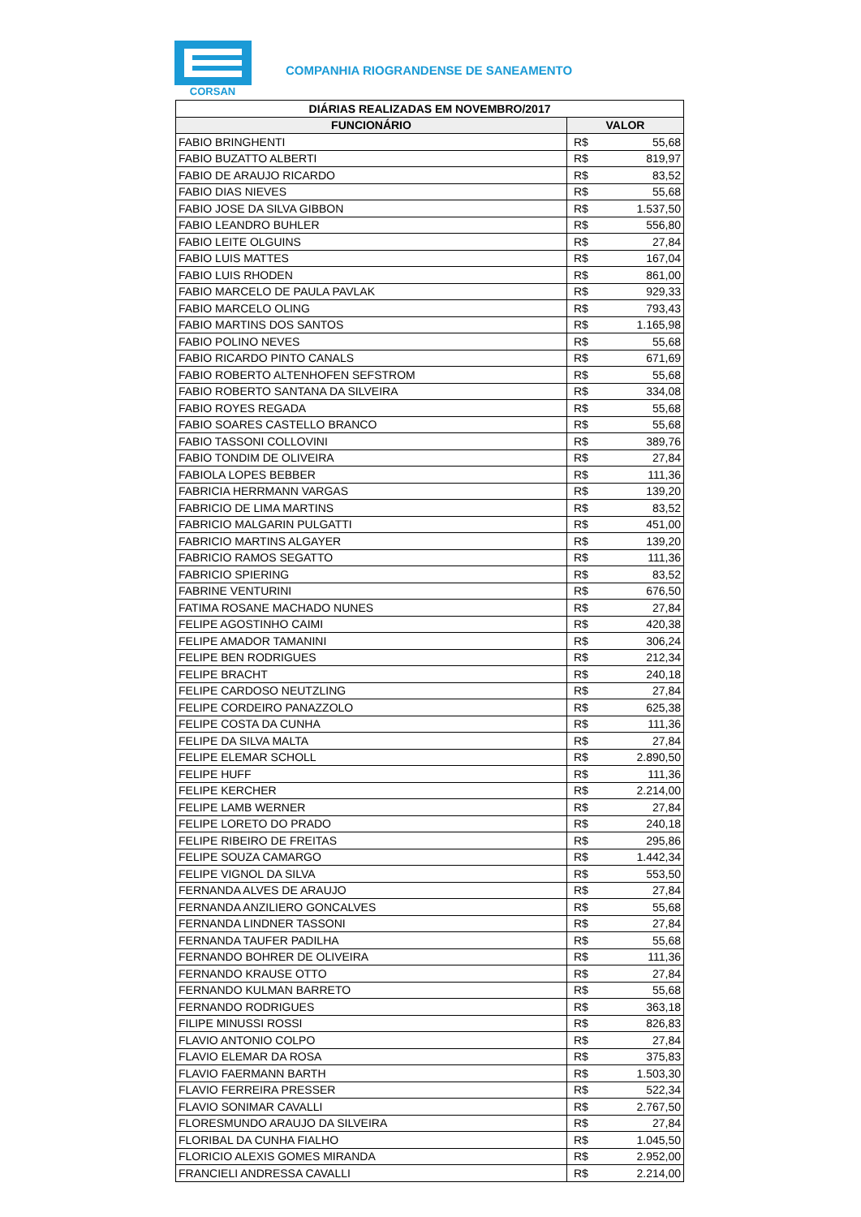CORSAN
COMPANHIA RIOGRANDENSE DE SANEAMENTO
| DIÁRIAS REALIZADAS EM NOVEMBRO/2017 | | |
| --- | --- | --- |
| FUNCIONÁRIO | VALOR | |
| FABIO BRINGHENTI | R$ | 55,68 |
| FABIO BUZATTO ALBERTI | R$ | 819,97 |
| FABIO DE ARAUJO RICARDO | R$ | 83,52 |
| FABIO DIAS NIEVES | R$ | 55,68 |
| FABIO JOSE DA SILVA GIBBON | R$ | 1.537,50 |
| FABIO LEANDRO BUHLER | R$ | 556,80 |
| FABIO LEITE OLGUINS | R$ | 27,84 |
| FABIO LUIS MATTES | R$ | 167,04 |
| FABIO LUIS RHODEN | R$ | 861,00 |
| FABIO MARCELO DE PAULA PAVLAK | R$ | 929,33 |
| FABIO MARCELO OLING | R$ | 793,43 |
| FABIO MARTINS DOS SANTOS | R$ | 1.165,98 |
| FABIO POLINO NEVES | R$ | 55,68 |
| FABIO RICARDO PINTO CANALS | R$ | 671,69 |
| FABIO ROBERTO ALTENHOFEN SEFSTROM | R$ | 55,68 |
| FABIO ROBERTO SANTANA DA SILVEIRA | R$ | 334,08 |
| FABIO ROYES REGADA | R$ | 55,68 |
| FABIO SOARES CASTELLO BRANCO | R$ | 55,68 |
| FABIO TASSONI COLLOVINI | R$ | 389,76 |
| FABIO TONDIM DE OLIVEIRA | R$ | 27,84 |
| FABIOLA LOPES BEBBER | R$ | 111,36 |
| FABRICIA HERRMANN VARGAS | R$ | 139,20 |
| FABRICIO DE LIMA MARTINS | R$ | 83,52 |
| FABRICIO MALGARIN PULGATTI | R$ | 451,00 |
| FABRICIO MARTINS ALGAYER | R$ | 139,20 |
| FABRICIO RAMOS SEGATTO | R$ | 111,36 |
| FABRICIO SPIERING | R$ | 83,52 |
| FABRINE VENTURINI | R$ | 676,50 |
| FATIMA ROSANE MACHADO NUNES | R$ | 27,84 |
| FELIPE AGOSTINHO CAIMI | R$ | 420,38 |
| FELIPE AMADOR TAMANINI | R$ | 306,24 |
| FELIPE BEN RODRIGUES | R$ | 212,34 |
| FELIPE BRACHT | R$ | 240,18 |
| FELIPE CARDOSO NEUTZLING | R$ | 27,84 |
| FELIPE CORDEIRO PANAZZOLO | R$ | 625,38 |
| FELIPE COSTA DA CUNHA | R$ | 111,36 |
| FELIPE DA SILVA MALTA | R$ | 27,84 |
| FELIPE ELEMAR SCHOLL | R$ | 2.890,50 |
| FELIPE HUFF | R$ | 111,36 |
| FELIPE KERCHER | R$ | 2.214,00 |
| FELIPE LAMB WERNER | R$ | 27,84 |
| FELIPE LORETO DO PRADO | R$ | 240,18 |
| FELIPE RIBEIRO DE FREITAS | R$ | 295,86 |
| FELIPE SOUZA CAMARGO | R$ | 1.442,34 |
| FELIPE VIGNOL DA SILVA | R$ | 553,50 |
| FERNANDA ALVES DE ARAUJO | R$ | 27,84 |
| FERNANDA ANZILIERO GONCALVES | R$ | 55,68 |
| FERNANDA LINDNER TASSONI | R$ | 27,84 |
| FERNANDA TAUFER PADILHA | R$ | 55,68 |
| FERNANDO BOHRER DE OLIVEIRA | R$ | 111,36 |
| FERNANDO KRAUSE OTTO | R$ | 27,84 |
| FERNANDO KULMAN BARRETO | R$ | 55,68 |
| FERNANDO RODRIGUES | R$ | 363,18 |
| FILIPE MINUSSI ROSSI | R$ | 826,83 |
| FLAVIO ANTONIO COLPO | R$ | 27,84 |
| FLAVIO ELEMAR DA ROSA | R$ | 375,83 |
| FLAVIO FAERMANN BARTH | R$ | 1.503,30 |
| FLAVIO FERREIRA PRESSER | R$ | 522,34 |
| FLAVIO SONIMAR CAVALLI | R$ | 2.767,50 |
| FLORESMUNDO ARAUJO DA SILVEIRA | R$ | 27,84 |
| FLORIBAL DA CUNHA FIALHO | R$ | 1.045,50 |
| FLORICIO ALEXIS GOMES MIRANDA | R$ | 2.952,00 |
| FRANCIELI ANDRESSA CAVALLI | R$ | 2.214,00 |